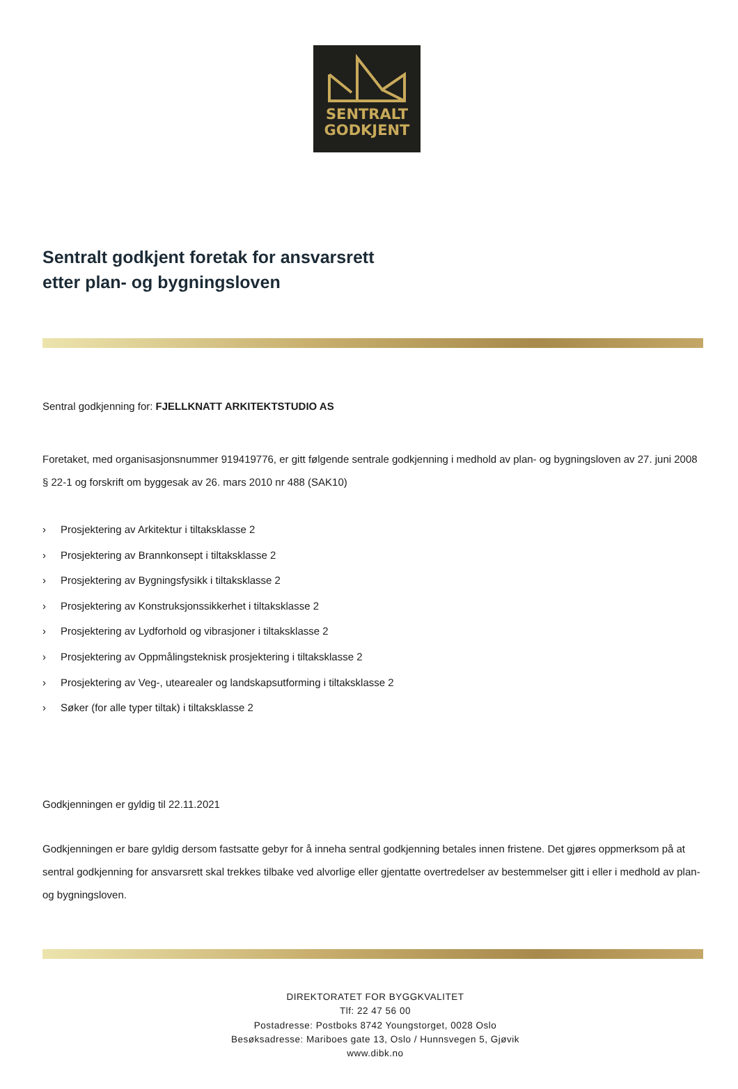SENTRALT
GODKJENT
Sentralt godkjent foretak for ansvarsrett
etter plan- og bygningsloven
Sentral godkjenning for: FJELLKNATT ARKITEKTSTUDIO AS
Foretaket, med organisasjonsnummer 919419776, er gitt følgende sentrale godkjenning i medhold av plan- og bygningsloven av 27. juni 2008 § 22-1 og forskrift om byggesak av 26. mars 2010 nr 488 (SAK10)
› Prosjektering av Arkitektur i tiltaksklasse 2
› Prosjektering av Brannkonsept i tiltaksklasse 2
› Prosjektering av Bygningsfysikk i tiltaksklasse 2
› Prosjektering av Konstruksjonssikkerhet i tiltaksklasse 2
› Prosjektering av Lydforhold og vibrasjoner i tiltaksklasse 2
› Prosjektering av Oppmålingsteknisk prosjektering i tiltaksklasse 2
› Prosjektering av Veg-, utearealer og landskapsutforming i tiltaksklasse 2
› Søker (for alle typer tiltak) i tiltaksklasse 2
Godkjenningen er gyldig til 22.11.2021
Godkjenningen er bare gyldig dersom fastsatte gebyr for å inneha sentral godkjenning betales innen fristene. Det gjøres oppmerksom på at sentral godkjenning for ansvarsrett skal trekkes tilbake ved alvorlige eller gjentatte overtredelser av bestemmelser gitt i eller i medhold av plan- og bygningsloven.
DIREKTORATET FOR BYGGKVALITET
Tlf: 22 47 56 00
Postadresse: Postboks 8742 Youngstorget, 0028 Oslo
Besøksadresse: Mariboes gate 13, Oslo / Hunnsvegen 5, Gjøvik
www.dibk.no